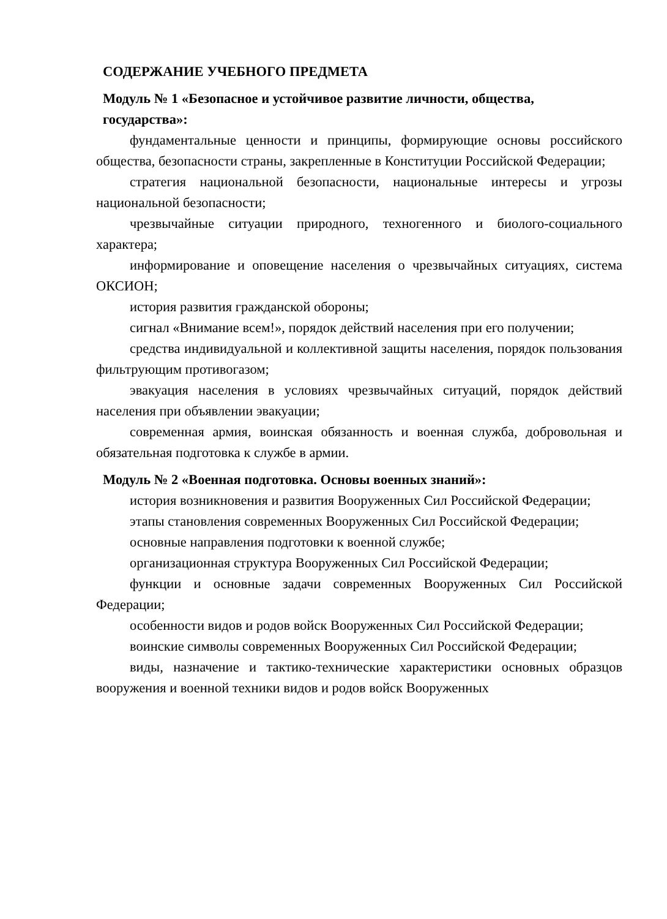СОДЕРЖАНИЕ УЧЕБНОГО ПРЕДМЕТА
Модуль № 1 «Безопасное и устойчивое развитие личности, общества, государства»:
фундаментальные ценности и принципы, формирующие основы российского общества, безопасности страны, закрепленные в Конституции Российской Федерации;
стратегия национальной безопасности, национальные интересы и угрозы национальной безопасности;
чрезвычайные ситуации природного, техногенного и биолого-социального характера;
информирование и оповещение населения о чрезвычайных ситуациях, система ОКСИОН;
история развития гражданской обороны;
сигнал «Внимание всем!», порядок действий населения при его получении;
средства индивидуальной и коллективной защиты населения, порядок пользования фильтрующим противогазом;
эвакуация населения в условиях чрезвычайных ситуаций, порядок действий населения при объявлении эвакуации;
современная армия, воинская обязанность и военная служба, добровольная и обязательная подготовка к службе в армии.
Модуль № 2 «Военная подготовка. Основы военных знаний»:
история возникновения и развития Вооруженных Сил Российской Федерации;
этапы становления современных Вооруженных Сил Российской Федерации;
основные направления подготовки к военной службе;
организационная структура Вооруженных Сил Российской Федерации;
функции и основные задачи современных Вооруженных Сил Российской Федерации;
особенности видов и родов войск Вооруженных Сил Российской Федерации;
воинские символы современных Вооруженных Сил Российской Федерации;
виды, назначение и тактико-технические характеристики основных образцов вооружения и военной техники видов и родов войск Вооруженных